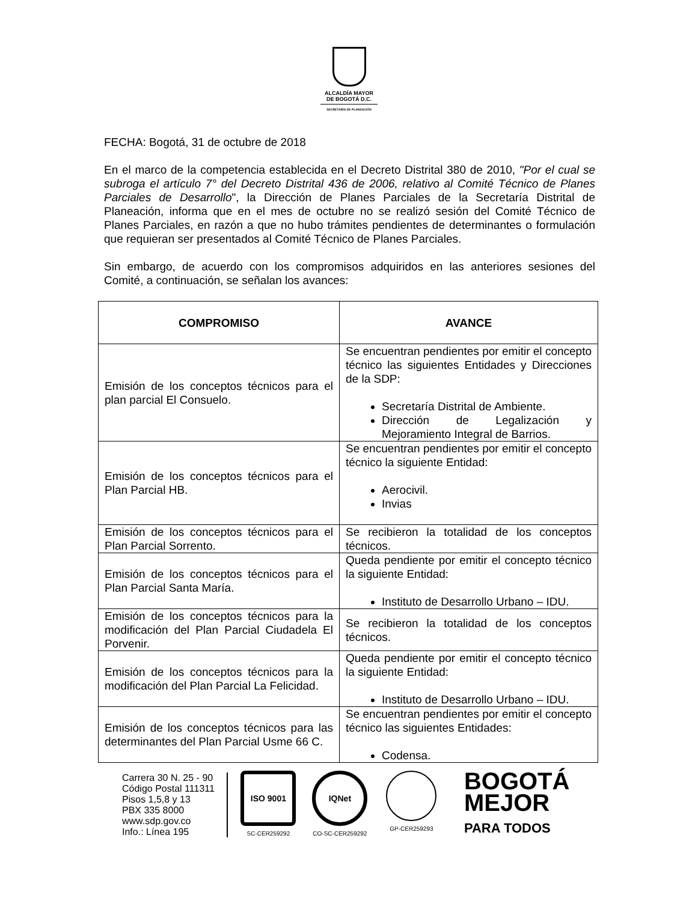ALCALDÍA MAYOR
DE BOGOTÁ D.C.
SECRETARÍA DE PLANEACIÓN
FECHA: Bogotá, 31 de octubre de 2018
En el marco de la competencia establecida en el Decreto Distrital 380 de 2010, "Por el cual se subroga el artículo 7° del Decreto Distrital 436 de 2006, relativo al Comité Técnico de Planes Parciales de Desarrollo", la Dirección de Planes Parciales de la Secretaría Distrital de Planeación, informa que en el mes de octubre no se realizó sesión del Comité Técnico de Planes Parciales, en razón a que no hubo trámites pendientes de determinantes o formulación que requieran ser presentados al Comité Técnico de Planes Parciales.
Sin embargo, de acuerdo con los compromisos adquiridos en las anteriores sesiones del Comité, a continuación, se señalan los avances:
| COMPROMISO | AVANCE |
| --- | --- |
| Emisión de los conceptos técnicos para el plan parcial El Consuelo. | Se encuentran pendientes por emitir el concepto técnico las siguientes Entidades y Direcciones de la SDP: Secretaría Distrital de Ambiente. Dirección de Legalización y Mejoramiento Integral de Barrios. |
| Emisión de los conceptos técnicos para el Plan Parcial HB. | Se encuentran pendientes por emitir el concepto técnico la siguiente Entidad: Aerocivil. Invias |
| Emisión de los conceptos técnicos para el Plan Parcial Sorrento. | Se recibieron la totalidad de los conceptos técnicos. |
| Emisión de los conceptos técnicos para el Plan Parcial Santa María. | Queda pendiente por emitir el concepto técnico la siguiente Entidad: Instituto de Desarrollo Urbano – IDU. |
| Emisión de los conceptos técnicos para la modificación del Plan Parcial Ciudadela El Porvenir. | Se recibieron la totalidad de los conceptos técnicos. |
| Emisión de los conceptos técnicos para la modificación del Plan Parcial La Felicidad. | Queda pendiente por emitir el concepto técnico la siguiente Entidad: Instituto de Desarrollo Urbano – IDU. |
| Emisión de los conceptos técnicos para las determinantes del Plan Parcial Usme 66 C. | Se encuentran pendientes por emitir el concepto técnico las siguientes Entidades: Codensa. |
Carrera 30 N. 25 - 90
Código Postal 111311
Pisos 1,5,8 y 13
PBX 335 8000
www.sdp.gov.co
Info.: Línea 195
ISO 9001
SC-CER259292
IQNet
CO-SC-CER259292
GP-CER259293
BOGOTÁ
MEJOR
PARA TODOS